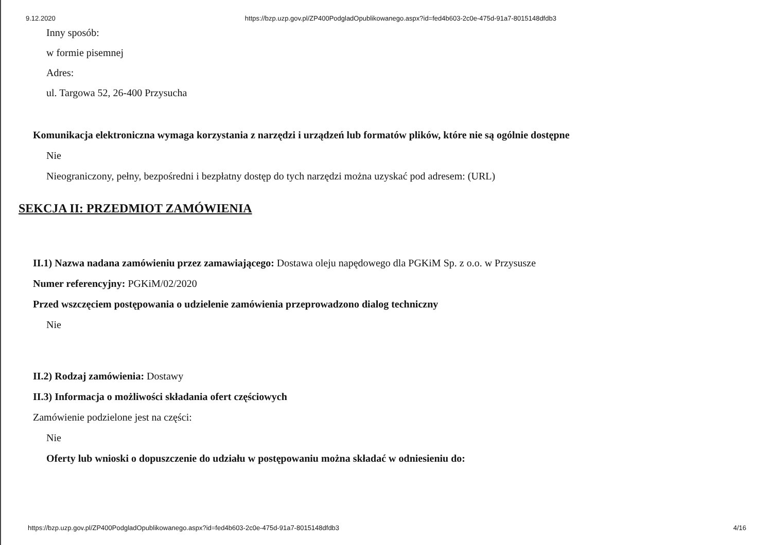9.12.2020 https://bzp.uzp.gov.pl/ZP400PodgladOpublikowanego.aspx?id=fed4b603-2c0e-475d-91a7-8015148dfdb3
Inny sposób:
w formie pisemnej
Adres:
ul. Targowa 52, 26-400 Przysucha
Komunikacja elektroniczna wymaga korzystania z narzędzi i urządzeń lub formatów plików, które nie są ogólnie dostępne
Nie
Nieograniczony, pełny, bezpośredni i bezpłatny dostęp do tych narzędzi można uzyskać pod adresem: (URL)
SEKCJA II: PRZEDMIOT ZAMÓWIENIA
II.1) Nazwa nadana zamówieniu przez zamawiającego: Dostawa oleju napędowego dla PGKiM Sp. z o.o. w Przysusze
Numer referencyjny: PGKiM/02/2020
Przed wszczęciem postępowania o udzielenie zamówienia przeprowadzono dialog techniczny
Nie
II.2) Rodzaj zamówienia: Dostawy
II.3) Informacja o możliwości składania ofert częściowych
Zamówienie podzielone jest na części:
Nie
Oferty lub wnioski o dopuszczenie do udziału w postępowaniu można składać w odniesieniu do:
https://bzp.uzp.gov.pl/ZP400PodgladOpublikowanego.aspx?id=fed4b603-2c0e-475d-91a7-8015148dfdb3 4/16